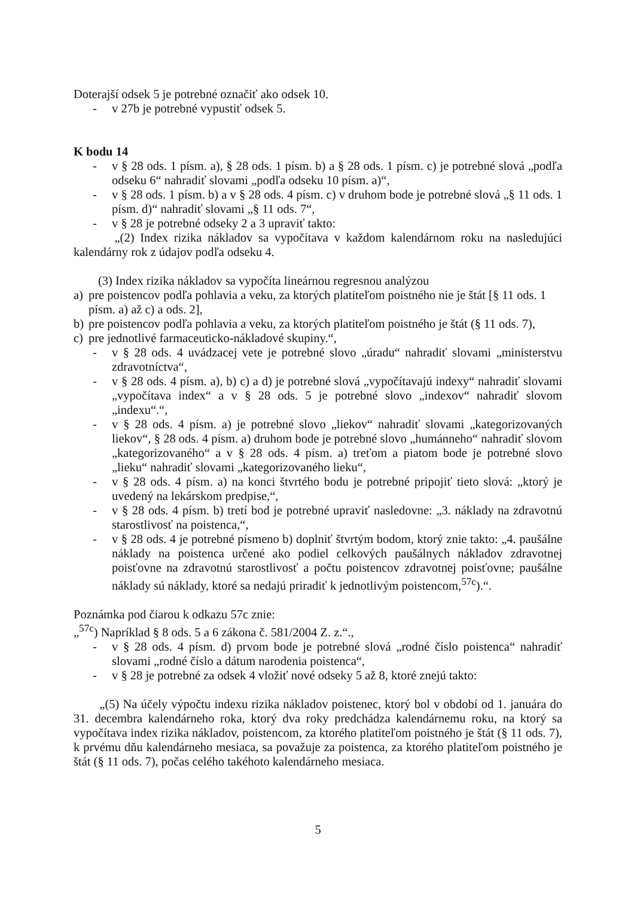Doterajší odsek 5 je potrebné označiť ako odsek 10.
- v 27b je potrebné vypustiť odsek 5.
K bodu 14
- v § 28 ods. 1 písm. a), § 28 ods. 1 písm. b) a § 28 ods. 1 písm. c) je potrebné slová „podľa odseku 6“ nahradiť slovami „podľa odseku 10 písm. a)“,
- v § 28 ods. 1 písm. b) a v § 28 ods. 4 písm. c) v druhom bode je potrebné slová „§ 11 ods. 1 písm. d)“ nahradiť slovami „§ 11 ods. 7“,
- v § 28 je potrebné odseky 2 a 3 upraviť takto:
„(2) Index rizika nákladov sa vypočítava v každom kalendárnom roku na nasledujúci kalendárny rok z údajov podľa odseku 4.
(3) Index rizika nákladov sa vypočíta lineárnou regresnou analýzou
a) pre poistencov podľa pohlavia a veku, za ktorých platiteľom poistného nie je štát [§ 11 ods. 1 písm. a) až c) a ods. 2],
b) pre poistencov podľa pohlavia a veku, za ktorých platiteľom poistného je štát (§ 11 ods. 7),
c) pre jednotlivé farmaceuticko-nákladové skupiny.“,
- v § 28 ods. 4 uvádzacej vete je potrebné slovo „úradu“ nahradiť slovami „ministerstvu zdravotníctva“,
- v § 28 ods. 4 písm. a), b) c) a d) je potrebné slová „vypočítavajú indexy“ nahradiť slovami „vypočítava index“ a v § 28 ods. 5 je potrebné slovo „indexov“ nahradiť slovom „indexu“.“,
- v § 28 ods. 4 písm. a) je potrebné slovo „liekov“ nahradiť slovami „kategorizovaných liekov“, § 28 ods. 4 písm. a) druhom bode je potrebné slovo „humánneho“ nahradiť slovom „kategorizovaného“ a v § 28 ods. 4 písm. a) treťom a piatom bode je potrebné slovo „lieku“ nahradiť slovami „kategorizovaného lieku“,
- v § 28 ods. 4 písm. a) na konci štvrtého bodu je potrebné pripojiť tieto slová: „ktorý je uvedený na lekárskom predpise,“,
- v § 28 ods. 4 písm. b) tretí bod je potrebné upraviť nasledovne: „3. náklady na zdravotnú starostlivosť na poistenca,“,
- v § 28 ods. 4 je potrebné písmeno b) doplniť štvrtým bodom, ktorý znie takto: „4. paušálne náklady na poistenca určené ako podiel celkových paušálnych nákladov zdravotnej poisťovne na zdravotnú starostlivosť a počtu poistencov zdravotnej poisťovne; paušálne náklady sú náklady, ktoré sa nedajú priradiť k jednotlivým poistencom,<sup>57c</sup>).“.
Poznámka pod čiarou k odkazu 57c znie:
„<sup>57c</sup>) Napríklad § 8 ods. 5 a 6 zákona č. 581/2004 Z. z.“.,
- v § 28 ods. 4 písm. d) prvom bode je potrebné slová „rodné číslo poistenca“ nahradiť slovami „rodné číslo a dátum narodenia poistenca“,
- v § 28 je potrebné za odsek 4 vložiť nové odseky 5 až 8, ktoré znejú takto:
„(5) Na účely výpočtu indexu rizika nákladov poistenec, ktorý bol v období od 1. januára do 31. decembra kalendárneho roka, ktorý dva roky predchádza kalendárnemu roku, na ktorý sa vypočítava index rizika nákladov, poistencom, za ktorého platiteľom poistného je štát (§ 11 ods. 7), k prvému dňu kalendárneho mesiaca, sa považuje za poistenca, za ktorého platiteľom poistného je štát (§ 11 ods. 7), počas celého takéhoto kalendárneho mesiaca.
5